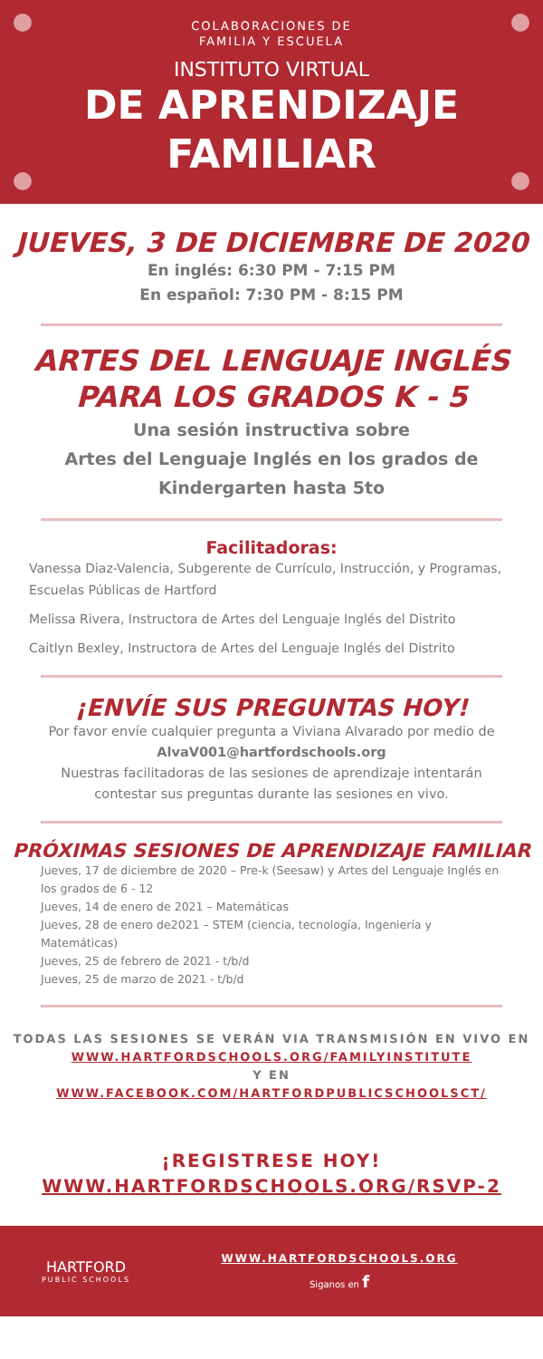COLABORACIONES DE
FAMILIA Y ESCUELA
INSTITUTO VIRTUAL
DE APRENDIZAJE
FAMILIAR
JUEVES, 3 DE DICIEMBRE DE 2020
En inglés: 6:30 PM - 7:15 PM
En español: 7:30 PM - 8:15 PM
ARTES DEL LENGUAJE INGLÉS
PARA LOS GRADOS K - 5
Una sesión instructiva sobre
Artes del Lenguaje Inglés en los grados de
Kindergarten hasta 5to
Facilitadoras:
Vanessa Diaz-Valencia, Subgerente de Currículo, Instrucción, y Programas, Escuelas Públicas de Hartford
Melissa Rivera, Instructora de Artes del Lenguaje Inglés del Distrito
Caitlyn Bexley, Instructora de Artes del Lenguaje Inglés del Distrito
¡ENVÍE SUS PREGUNTAS HOY!
Por favor envíe cualquier pregunta a Viviana Alvarado por medio de AlvaV001@hartfordschools.org
Nuestras facilitadoras de las sesiones de aprendizaje intentarán contestar sus preguntas durante las sesiones en vivo.
PRÓXIMAS SESIONES DE APRENDIZAJE FAMILIAR
Jueves, 17 de diciembre de 2020 – Pre-k (Seesaw) y Artes del Lenguaje Inglés en los grados de 6 - 12
Jueves, 14 de enero de 2021 – Matemáticas
Jueves, 28 de enero de2021 – STEM (ciencia, tecnología, Ingeniería y Matemáticas)
Jueves, 25 de febrero de 2021 - t/b/d
Jueves, 25 de marzo de 2021 - t/b/d
TODAS LAS SESIONES SE VERÁN VIA TRANSMISIÓN EN VIVO EN
WWW.HARTFORDSCHOOLS.ORG/FAMILYINSTITUTE
Y EN
WWW.FACEBOOK.COM/HARTFORDPUBLICSCHOOLSCT/
¡REGISTRESE HOY!
WWW.HARTFORDSCHOOLS.ORG/RSVP-2
HARTFORD
PUBLIC SCHOOLS
WWW.HARTFORDSCHOOLS.ORG
Siganos en f